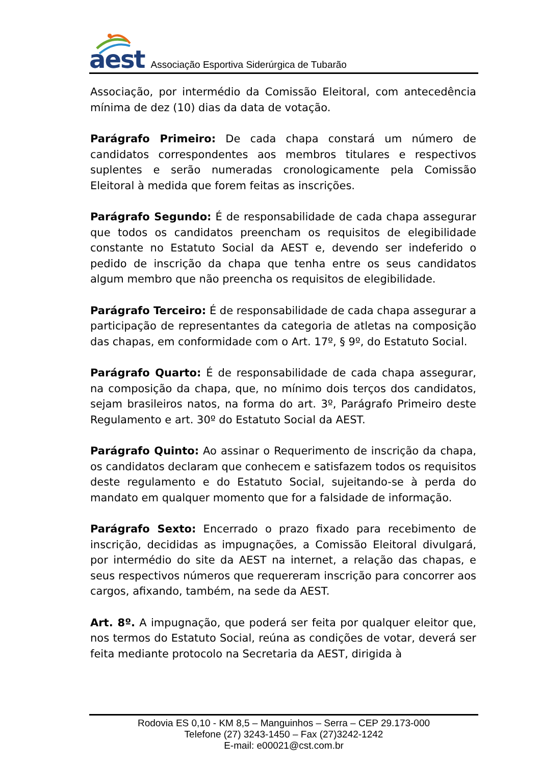aest Associação Esportiva Siderúrgica de Tubarão
Associação, por intermédio da Comissão Eleitoral, com antecedência mínima de dez (10) dias da data de votação.
Parágrafo Primeiro: De cada chapa constará um número de candidatos correspondentes aos membros titulares e respectivos suplentes e serão numeradas cronologicamente pela Comissão Eleitoral à medida que forem feitas as inscrições.
Parágrafo Segundo: É de responsabilidade de cada chapa assegurar que todos os candidatos preencham os requisitos de elegibilidade constante no Estatuto Social da AEST e, devendo ser indeferido o pedido de inscrição da chapa que tenha entre os seus candidatos algum membro que não preencha os requisitos de elegibilidade.
Parágrafo Terceiro: É de responsabilidade de cada chapa assegurar a participação de representantes da categoria de atletas na composição das chapas, em conformidade com o Art. 17º, § 9º, do Estatuto Social.
Parágrafo Quarto: É de responsabilidade de cada chapa assegurar, na composição da chapa, que, no mínimo dois terços dos candidatos, sejam brasileiros natos, na forma do art. 3º, Parágrafo Primeiro deste Regulamento e art. 30º do Estatuto Social da AEST.
Parágrafo Quinto: Ao assinar o Requerimento de inscrição da chapa, os candidatos declaram que conhecem e satisfazem todos os requisitos deste regulamento e do Estatuto Social, sujeitando-se à perda do mandato em qualquer momento que for a falsidade de informação.
Parágrafo Sexto: Encerrado o prazo fixado para recebimento de inscrição, decididas as impugnações, a Comissão Eleitoral divulgará, por intermédio do site da AEST na internet, a relação das chapas, e seus respectivos números que requereram inscrição para concorrer aos cargos, afixando, também, na sede da AEST.
Art. 8º. A impugnação, que poderá ser feita por qualquer eleitor que, nos termos do Estatuto Social, reúna as condições de votar, deverá ser feita mediante protocolo na Secretaria da AEST, dirigida à
Rodovia ES 0,10 - KM 8,5 – Manguinhos – Serra – CEP 29.173-000
Telefone (27) 3243-1450 – Fax (27)3242-1242
E-mail: e00021@cst.com.br